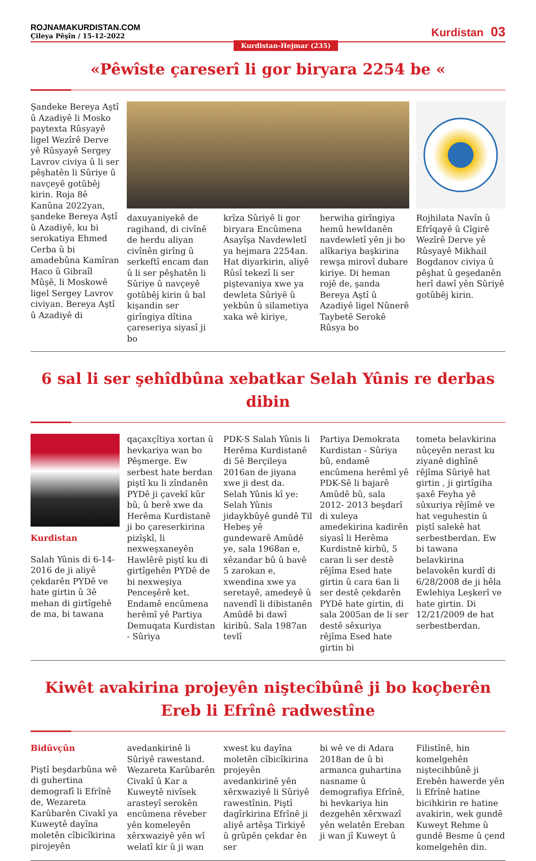ROJNAMAKURDISTAN.COM
Çileya Pêşîn / 15-12-2022
Kurdistan-Hejmar (235)
Kurdistan 03
«Pêwîste çareserî li gor biryara 2254 be «
Şandeke Bereya Aştî û Azadiyê li Mosko paytexta Rûsyayê ligel Wezîrê Derve yê Rûsyayê Sergey Lavrov civiya û li ser pêşhatên li Sûriye û navçeyê gotûbêj kirin. Roja 8ê Kanûna 2022yan, şandeke Bereya Aştî û Azadiyê, ku bi serokatiya Ehmed Cerba û bi amadebûna Kamîran Haco û Gibraîl Mûşê, li Moskowê ligel Sergey Lavrov civiyan. Bereya Aştî û Azadiyê di
daxuyaniyekê de ragihand, di civînê de herdu aliyan civînên girîng û serkeftî encam dan û li ser pêşhatên li Sûriye û navçeyê gotûbêj kirin û bal kişandin ser girîngiya dîtina çareseriya siyasî ji bo
krîza Sûriyê li gor biryara Encûmena Asayîşa Navdewletî ya hejmara 2254an. Hat diyarkirin, aliyê Rûsî tekezî li ser piştevaniya xwe ya dewleta Sûriyê û yekbûn û silametiya xaka wê kiriye,
herwiha girîngiya hemû hewldanên navdewletî yên ji bo alîkariya başkirina rewşa mirovî dubare kiriye. Di heman rojê de, şanda Bereya Aştî û Azadiyê ligel Nûnerê Taybetê Serokê Rûsya bo
Rojhilata Navîn û Efrîqayê û Cîgirê Wezîrê Derve yê Rûsyayê Mikhail Bogdanov civiya û pêşhat û geşedanên herî dawî yên Sûriyê gotûbêj kirin.
6 sal li ser şehîdbûna xebatkar Selah Yûnis re derbas dibin
Kurdistan
Salah Yûnis di 6-14-2016 de ji aliyê çekdarên PYDê ve hate girtin û 3ê mehan di girtîgehê de ma, bi tawana
qaçaxçîtiya xortan û hevkariya wan bo Pêşmerge. Ew serbest hate berdan piştî ku li zîndanên PYDê ji çavekî kûr bû, û berê xwe da Herêma Kurdistanê ji bo çareserkirina pizîşkî, li nexweşxaneyên Hawlêrê piştî ku di girtîgehên PYDê de bi nexweşiya Penceşêrê ket. Endamê encûmena herêmî yê Partiya Demuqata Kurdistan - Sûriya
PDK-S Salah Yûnis li Herêma Kurdistanê di 5ê Berçileya 2016an de jiyana xwe ji dest da.
Selah Yûnis kî ye:
Selah Yûnis jidaykbûyê gundê Til Hebeş yê gundewarê Amûdê ye, sala 1968an e, xêzandar bû û bavê 5 zarokan e, xwendina xwe ya seretayê, amedeyê û navendî li dibistanên Amûdê bi dawî kiribû. Sala 1987an tevlî
Partiya Demokrata Kurdistan - Sûriya bû, endamê encûmena herêmî yê PDK-Sê li bajarê Amûdê bû, sala 2012- 2013 beşdarî di xuleya amedekirina kadirên siyasî li Herêma Kurdistnê kirbû, 5 caran li ser destê rêjîma Esed hate girtin û cara 6an li ser destê çekdarên PYDê hate girtin, di sala 2005an de li ser destê sêxuriya rêjîma Esed hate girtin bi
tometa belavkirina nûçeyên nerast ku ziyanê dighînê rêjîma Sûriyê hat girtin , ji girtîgiha şaxê Feyha yê sûxuriya rêjîmê ve hat veguhestin û piştî salekê hat serbestberdan. Ew bi tawana belavkirina belavokên kurdî di 6/28/2008 de ji hêla Ewlehiya Leşkerî ve hate girtin. Di 12/21/2009 de hat serbestberdan.
Kiwêt avakirina projeyên niştecîbûnê ji bo koçberên
Ereb li Efrînê radwestîne
Bidûvçûn
Piştî beşdarbûna wê di guhertina demografî li Efrînê de, Wezareta Karûbarên Civakî ya Kuweytê dayîna moletên cîbicîkirina pirojeyên
avedankirinê li Sûriyê rawestand. Wezareta Karûbarên Civakî û Kar a Kuweytê nivîsek arasteyî serokên encûmena rêveber yên komeleyên xêrxwaziyê yên wî welatî kir û ji wan
xwest ku dayîna moletên cîbicîkirina projeyên avedankirinê yên xêrxwaziyê li Sûriyê rawestînin. Piştî dagîrkirina Efrînê ji aliyê artêşa Tirkiyê û grûpên çekdar ên ser
bi wê ve di Adara 2018an de û bi armanca guhartina nasname û demografiya Efrînê, bi hevkariya hin dezgehên xêrxwazî yên welatên Ereban ji wan jî Kuweyt û
Filistînê, hin komelgehên niştecihbûnê ji Erebên hawerde yên li Efrînê hatine bicihkirin re hatine avakirin, wek gundê Kuweyt Rehme û gundê Besme û çend komelgehên din.